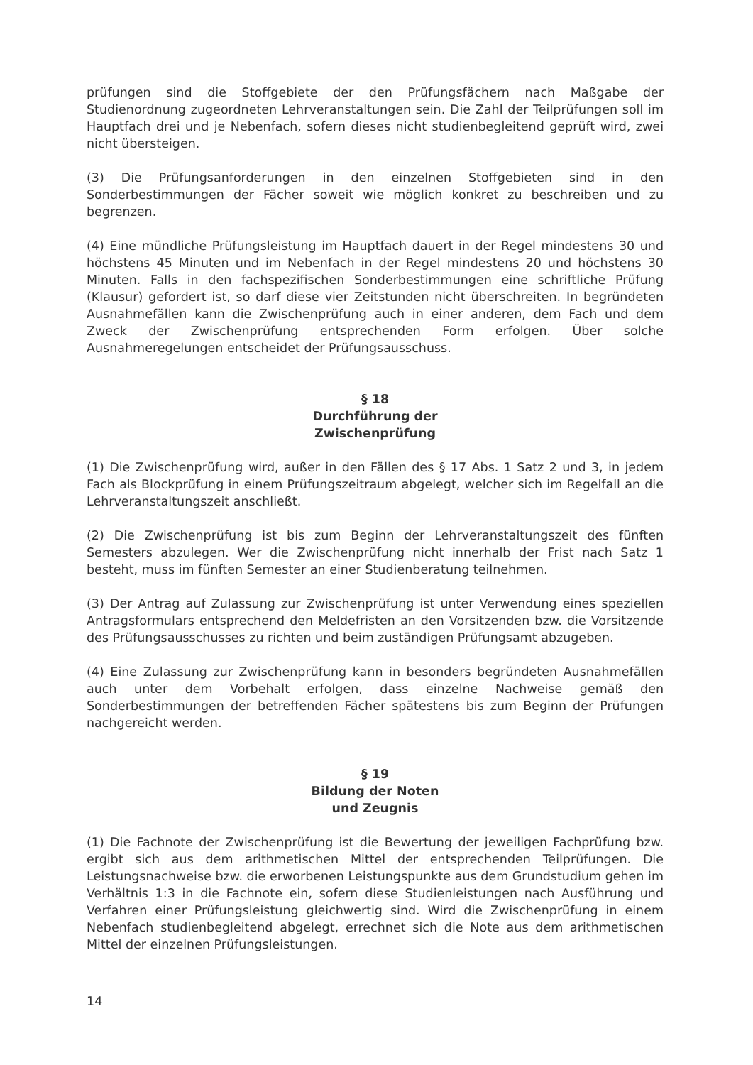prüfungen sind die Stoffgebiete der den Prüfungsfächern nach Maßgabe der Studienordnung zugeordneten Lehrveranstaltungen sein. Die Zahl der Teilprüfungen soll im Hauptfach drei und je Nebenfach, sofern dieses nicht studienbegleitend geprüft wird, zwei nicht übersteigen.
(3) Die Prüfungsanforderungen in den einzelnen Stoffgebieten sind in den Sonderbestimmungen der Fächer soweit wie möglich konkret zu beschreiben und zu begrenzen.
(4) Eine mündliche Prüfungsleistung im Hauptfach dauert in der Regel mindestens 30 und höchstens 45 Minuten und im Nebenfach in der Regel mindestens 20 und höchstens 30 Minuten. Falls in den fachspezifischen Sonderbestimmungen eine schriftliche Prüfung (Klausur) gefordert ist, so darf diese vier Zeitstunden nicht überschreiten. In begründeten Ausnahmefällen kann die Zwischenprüfung auch in einer anderen, dem Fach und dem Zweck der Zwischenprüfung entsprechenden Form erfolgen. Über solche Ausnahmeregelungen entscheidet der Prüfungsausschuss.
§ 18
Durchführung der
Zwischenprüfung
(1) Die Zwischenprüfung wird, außer in den Fällen des § 17 Abs. 1 Satz 2 und 3, in jedem Fach als Blockprüfung in einem Prüfungszeitraum abgelegt, welcher sich im Regelfall an die Lehrveranstaltungszeit anschließt.
(2) Die Zwischenprüfung ist bis zum Beginn der Lehrveranstaltungszeit des fünften Semesters abzulegen. Wer die Zwischenprüfung nicht innerhalb der Frist nach Satz 1 besteht, muss im fünften Semester an einer Studienberatung teilnehmen.
(3) Der Antrag auf Zulassung zur Zwischenprüfung ist unter Verwendung eines speziellen Antragsformulars entsprechend den Meldefristen an den Vorsitzenden bzw. die Vorsitzende des Prüfungsausschusses zu richten und beim zuständigen Prüfungsamt abzugeben.
(4) Eine Zulassung zur Zwischenprüfung kann in besonders begründeten Ausnahmefällen auch unter dem Vorbehalt erfolgen, dass einzelne Nachweise gemäß den Sonderbestimmungen der betreffenden Fächer spätestens bis zum Beginn der Prüfungen nachgereicht werden.
§ 19
Bildung der Noten
und Zeugnis
(1) Die Fachnote der Zwischenprüfung ist die Bewertung der jeweiligen Fachprüfung bzw. ergibt sich aus dem arithmetischen Mittel der entsprechenden Teilprüfungen. Die Leistungsnachweise bzw. die erworbenen Leistungspunkte aus dem Grundstudium gehen im Verhältnis 1:3 in die Fachnote ein, sofern diese Studienleistungen nach Ausführung und Verfahren einer Prüfungsleistung gleichwertig sind. Wird die Zwischenprüfung in einem Nebenfach studienbegleitend abgelegt, errechnet sich die Note aus dem arithmetischen Mittel der einzelnen Prüfungsleistungen.
14